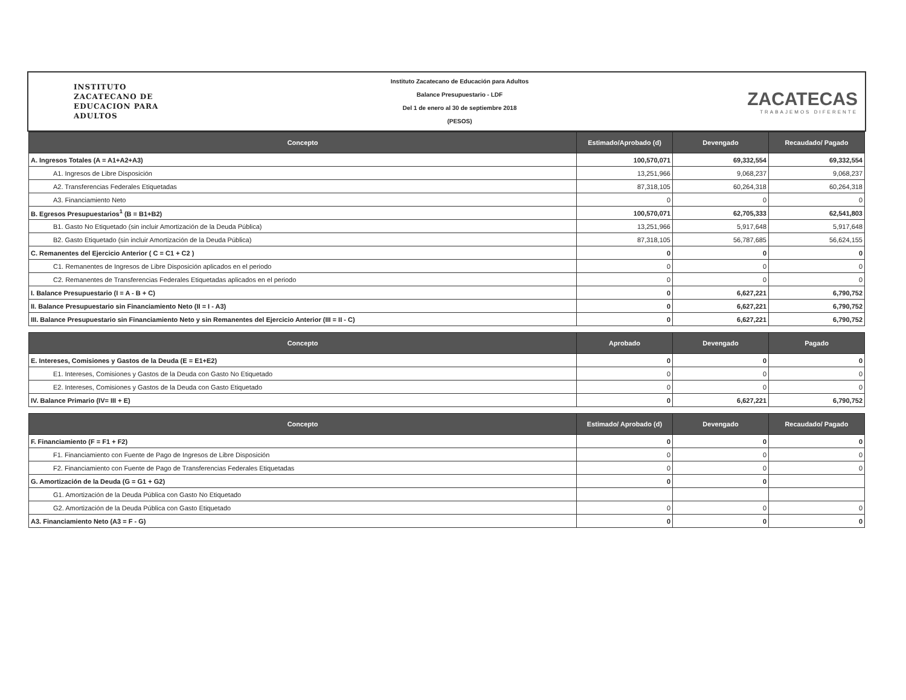INSTITUTO
ZACATECANO DE
EDUCACION PARA
ADULTOS
Instituto Zacatecano de Educación para Adultos
Balance Presupuestario - LDF
Del 1 de enero al 30 de septiembre 2018
(PESOS)
ZACATECAS
TRABAJEMOS DIFERENTE
| Concepto | Estimado/Aprobado (d) | Devengado | Recaudado/ Pagado |
| --- | --- | --- | --- |
| A. Ingresos Totales (A = A1+A2+A3) | 100,570,071 | 69,332,554 | 69,332,554 |
| A1. Ingresos de Libre Disposición | 13,251,966 | 9,068,237 | 9,068,237 |
| A2. Transferencias Federales Etiquetadas | 87,318,105 | 60,264,318 | 60,264,318 |
| A3. Financiamiento Neto | 0 | 0 | 0 |
| B. Egresos Presupuestarios<sup>1</sup> (B = B1+B2) | 100,570,071 | 62,705,333 | 62,541,803 |
| B1. Gasto No Etiquetado (sin incluir Amortización de la Deuda Pública) | 13,251,966 | 5,917,648 | 5,917,648 |
| B2. Gasto Etiquetado (sin incluir Amortización de la Deuda Pública) | 87,318,105 | 56,787,685 | 56,624,155 |
| C. Remanentes del Ejercicio Anterior ( C = C1 + C2 ) | 0 | 0 | 0 |
| C1. Remanentes de Ingresos de Libre Disposición aplicados en el periodo | 0 | 0 | 0 |
| C2. Remanentes de Transferencias Federales Etiquetadas aplicados en el periodo | 0 | 0 | 0 |
| I. Balance Presupuestario (I = A - B + C) | 0 | 6,627,221 | 6,790,752 |
| II. Balance Presupuestario sin Financiamiento Neto (II = I - A3) | 0 | 6,627,221 | 6,790,752 |
| III. Balance Presupuestario sin Financiamiento Neto y sin Remanentes del Ejercicio Anterior (III = II - C) | 0 | 6,627,221 | 6,790,752 |
| Concepto | Aprobado | Devengado | Pagado |
| --- | --- | --- | --- |
| E. Intereses, Comisiones y Gastos de la Deuda (E = E1+E2) | 0 | 0 | 0 |
| E1. Intereses, Comisiones y Gastos de la Deuda con Gasto No Etiquetado | 0 | 0 | 0 |
| E2. Intereses, Comisiones y Gastos de la Deuda con Gasto Etiquetado | 0 | 0 | 0 |
| IV. Balance Primario (IV= III + E) | 0 | 6,627,221 | 6,790,752 |
| Concepto | Estimado/ Aprobado (d) | Devengado | Recaudado/ Pagado |
| --- | --- | --- | --- |
| F. Financiamiento (F = F1 + F2) | 0 | 0 | 0 |
| F1. Financiamiento con Fuente de Pago de Ingresos de Libre Disposición | 0 | 0 | 0 |
| F2. Financiamiento con Fuente de Pago de Transferencias Federales Etiquetadas | 0 | 0 | 0 |
| G. Amortización de la Deuda (G = G1 + G2) | 0 | 0 | |
| G1. Amortización de la Deuda Pública con Gasto No Etiquetado | | | |
| G2. Amortización de la Deuda Pública con Gasto Etiquetado | 0 | 0 | 0 |
| A3. Financiamiento Neto (A3 = F - G) | 0 | 0 | 0 |